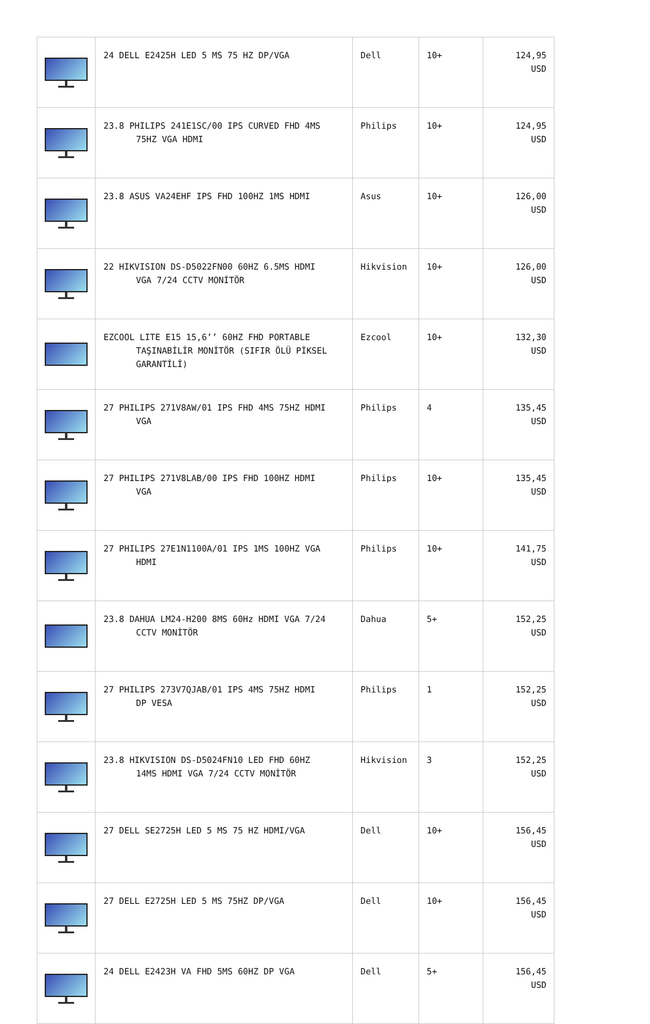| | 24 DELL E2425H LED 5 MS 75 HZ DP/VGA | Dell | 10+ | 124,95 USD |
| | 23.8 PHILIPS 241E1SC/00 IPS CURVED FHD 4MS 75HZ VGA HDMI | Philips | 10+ | 124,95 USD |
| | 23.8 ASUS VA24EHF IPS FHD 100HZ 1MS HDMI | Asus | 10+ | 126,00 USD |
| | 22 HIKVISION DS-D5022FN00 60HZ 6.5MS HDMI VGA 7/24 CCTV MONİTÖR | Hikvision | 10+ | 126,00 USD |
| | EZCOOL LITE E15 15,6’’ 60HZ FHD PORTABLE TAŞINABİLİR MONİTÖR (SIFIR ÖLÜ PİKSEL GARANTİLİ) | Ezcool | 10+ | 132,30 USD |
| | 27 PHILIPS 271V8AW/01 IPS FHD 4MS 75HZ HDMI VGA | Philips | 4 | 135,45 USD |
| | 27 PHILIPS 271V8LAB/00 IPS FHD 100HZ HDMI VGA | Philips | 10+ | 135,45 USD |
| | 27 PHILIPS 27E1N1100A/01 IPS 1MS 100HZ VGA HDMI | Philips | 10+ | 141,75 USD |
| | 23.8 DAHUA LM24-H200 8MS 60Hz HDMI VGA 7/24 CCTV MONİTÖR | Dahua | 5+ | 152,25 USD |
| | 27 PHILIPS 273V7QJAB/01 IPS 4MS 75HZ HDMI DP VESA | Philips | 1 | 152,25 USD |
| | 23.8 HIKVISION DS-D5024FN10 LED FHD 60HZ 14MS HDMI VGA 7/24 CCTV MONİTÖR | Hikvision | 3 | 152,25 USD |
| | 27 DELL SE2725H LED 5 MS 75 HZ HDMI/VGA | Dell | 10+ | 156,45 USD |
| | 27 DELL E2725H LED 5 MS 75HZ DP/VGA | Dell | 10+ | 156,45 USD |
| | 24 DELL E2423H VA FHD 5MS 60HZ DP VGA | Dell | 5+ | 156,45 USD |